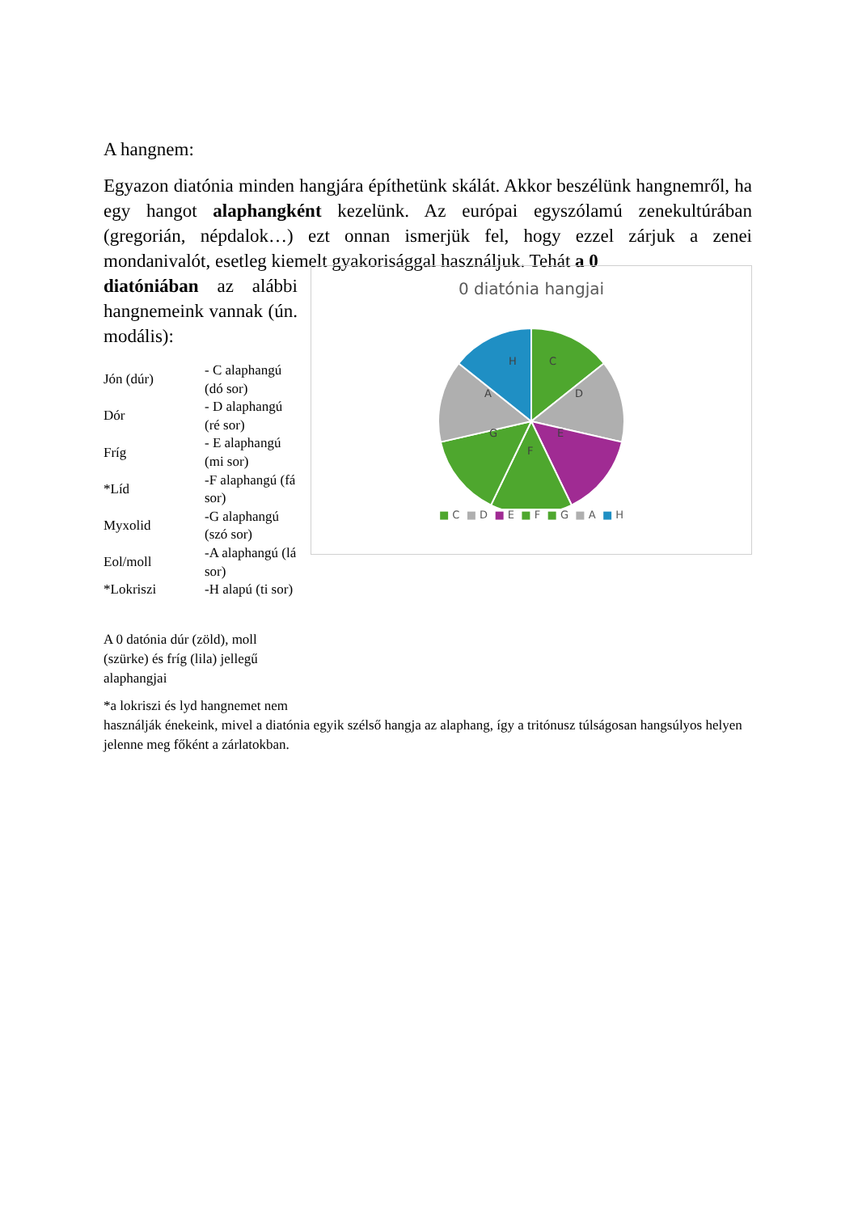A hangnem:
Egyazon diatónia minden hangjára építhetünk skálát. Akkor beszélünk hangnemről, ha egy hangot alaphangként kezelünk. Az európai egyszólamú zenekultúrában (gregorián, népdalok…) ezt onnan ismerjük fel, hogy ezzel zárjuk a zenei mondanivalót, esetleg kiemelt gyakorisággal használjuk. Tehát a 0
diatóniában az alábbi hangnemeink vannak (ún. modális):
| Jón (dúr) | - C alaphangú (dó sor) |
| Dór | - D alaphangú (ré sor) |
| Fríg | - E alaphangú (mi sor) |
| *Líd | -F alaphangú (fá sor) |
| Myxolid | -G alaphangú (szó sor) |
| Eol/moll | -A alaphangú (lá sor) |
| *Lokriszi | -H alapú (ti sor) |
A 0 datónia dúr (zöld), moll (szürke) és fríg (lila) jellegű alaphangjai
0 diatónia hangjai
C
D
E
F
G
A
H
■ C ■ D ■ E ■ F ■ G ■ A ■ H
*a lokriszi és lyd hangnemet nem
használják énekeink, mivel a diatónia egyik szélső hangja az alaphang, így a tritónusz túlságosan hangsúlyos helyen jelenne meg főként a zárlatokban.